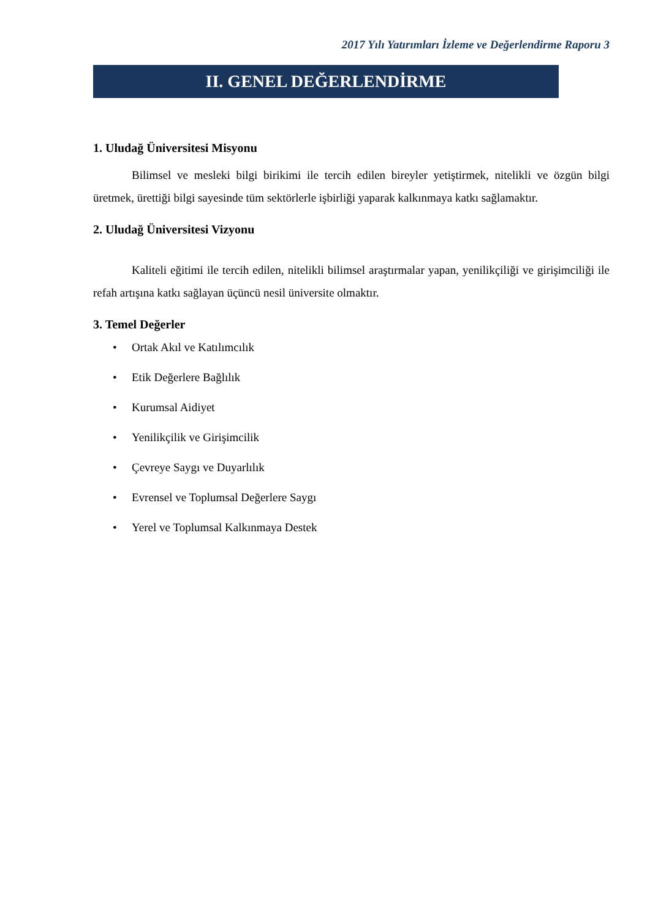2017 Yılı Yatırımları İzleme ve Değerlendirme Raporu 3
II. GENEL DEĞERLENDİRME
1. Uludağ Üniversitesi Misyonu
Bilimsel ve mesleki bilgi birikimi ile tercih edilen bireyler yetiştirmek, nitelikli ve özgün bilgi üretmek, ürettiği bilgi sayesinde tüm sektörlerle işbirliği yaparak kalkınmaya katkı sağlamaktır.
2. Uludağ Üniversitesi Vizyonu
Kaliteli eğitimi ile tercih edilen, nitelikli bilimsel araştırmalar yapan, yenilikçiliği ve girişimciliği ile refah artışına katkı sağlayan üçüncü nesil üniversite olmaktır.
3. Temel Değerler
• Ortak Akıl ve Katılımcılık
• Etik Değerlere Bağlılık
• Kurumsal Aidiyet
• Yenilikçilik ve Girişimcilik
• Çevreye Saygı ve Duyarlılık
• Evrensel ve Toplumsal Değerlere Saygı
• Yerel ve Toplumsal Kalkınmaya Destek